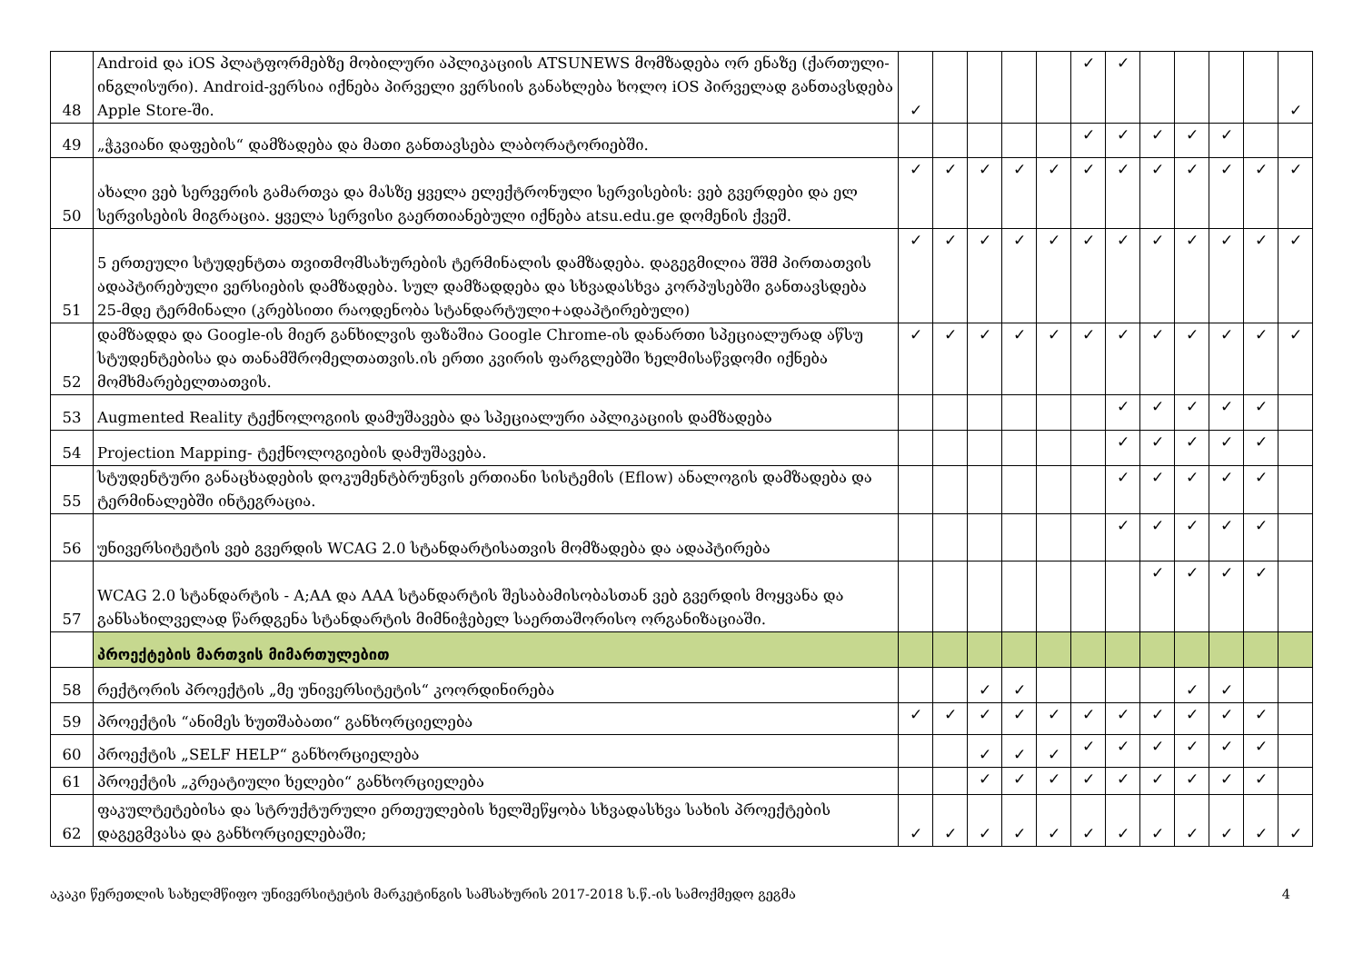| 48 | Android და iOS პლატფორმებზე მობილური აპლიკაციის ATSUNEWS მომზადება ორ ენაზე (ქართული-ინგლისური). Android-ვერსია იქნება პირველი ვერსიის განახლება ხოლო iOS პირველად განთავსდება Apple Store-ში. | ✓ | | | | | ✓ | ✓ | | | | | ✓ |
| 49 | „ჭკვიანი დაფების“ დამზადება და მათი განთავსება ლაბორატორიებში. | | | | | | ✓ | ✓ | ✓ | ✓ | ✓ | | |
| 50 | ახალი ვებ სერვერის გამართვა და მასზე ყველა ელექტრონული სერვისების: ვებ გვერდები და ელ სერვისების მიგრაცია. ყველა სერვისი გაერთიანებული იქნება atsu.edu.ge დომენის ქვეშ. | ✓ | ✓ | ✓ | ✓ | ✓ | ✓ | ✓ | ✓ | ✓ | ✓ | ✓ | ✓ |
| 51 | 5 ერთეული სტუდენტთა თვითმომსახურების ტერმინალის დამზადება. დაგეგმილია შშმ პირთათვის ადაპტირებული ვერსიების დამზადება. სულ დამზადდება და სხვადასხვა კორპუსებში განთავსდება 25-მდე ტერმინალი (კრებსითი რაოდენობა სტანდარტული+ადაპტირებული) | ✓ | ✓ | ✓ | ✓ | ✓ | ✓ | ✓ | ✓ | ✓ | ✓ | ✓ | ✓ |
| 52 | დამზადდა და Google-ის მიერ განხილვის ფაზაშია Google Chrome-ის დანართი სპეციალურად აწსუ სტუდენტებისა და თანამშრომელთათვის.ის ერთი კვირის ფარგლებში ხელმისაწვდომი იქნება მომხმარებელთათვის. | ✓ | ✓ | ✓ | ✓ | ✓ | ✓ | ✓ | ✓ | ✓ | ✓ | ✓ | ✓ |
| 53 | Augmented Reality ტექნოლოგიის დამუშავება და სპეციალური აპლიკაციის დამზადება | | | | | | | ✓ | ✓ | ✓ | ✓ | ✓ | |
| 54 | Projection Mapping- ტექნოლოგიების დამუშავება. | | | | | | | ✓ | ✓ | ✓ | ✓ | ✓ | |
| 55 | სტუდენტური განაცხადების დოკუმენტბრუნვის ერთიანი სისტემის (Eflow) ანალოგის დამზადება და ტერმინალებში ინტეგრაცია. | | | | | | | ✓ | ✓ | ✓ | ✓ | ✓ | |
| 56 | უნივერსიტეტის ვებ გვერდის WCAG 2.0 სტანდარტისათვის მომზადება და ადაპტირება | | | | | | | ✓ | ✓ | ✓ | ✓ | ✓ | |
| 57 | WCAG 2.0 სტანდარტის - A;AA და AAA სტანდარტის შესაბამისობასთან ვებ გვერდის მოყვანა და განსახილველად წარდგენა სტანდარტის მიმნიჭებელ საერთაშორისო ორგანიზაციაში. | | | | | | | | ✓ | ✓ | ✓ | ✓ | |
| | პროექტების მართვის მიმართულებით | | | | | | | | | | | | |
| 58 | რექტორის პროექტის „მე უნივერსიტეტის“ კოორდინირება | | | ✓ | ✓ | | | | | ✓ | ✓ | | |
| 59 | პროექტის “ანიმეს ხუთშაბათი“ განხორციელება | ✓ | ✓ | ✓ | ✓ | ✓ | ✓ | ✓ | ✓ | ✓ | ✓ | ✓ | |
| 60 | პროექტის „SELF HELP“ განხორციელება | | | ✓ | ✓ | ✓ | ✓ | ✓ | ✓ | ✓ | ✓ | ✓ | |
| 61 | პროექტის „კრეატიული ხელები“ განხორციელება | | | ✓ | ✓ | ✓ | ✓ | ✓ | ✓ | ✓ | ✓ | ✓ | |
| 62 | ფაკულტეტებისა და სტრუქტურული ერთეულების ხელშეწყობა სხვადასხვა სახის პროექტების დაგეგმვასა და განხორციელებაში; | ✓ | ✓ | ✓ | ✓ | ✓ | ✓ | ✓ | ✓ | ✓ | ✓ | ✓ | ✓ |
აკაკი წერეთლის სახელმწიფო უნივერსიტეტის მარკეტინგის სამსახურის 2017-2018 ს.წ.-ის სამოქმედო გეგმა 4